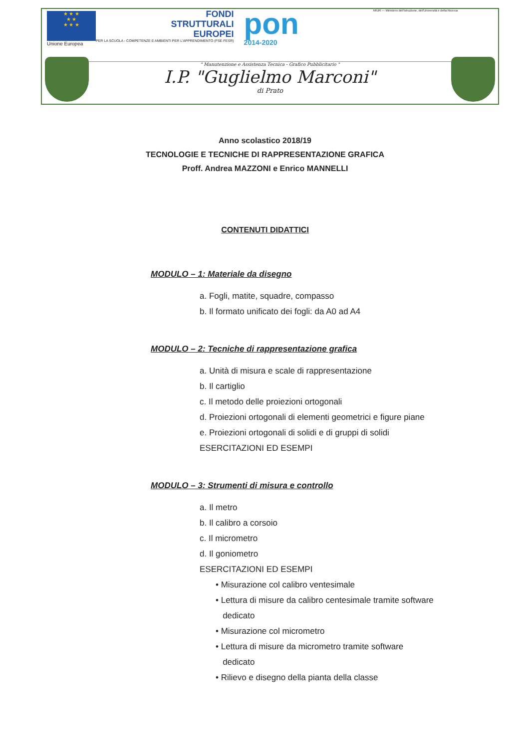★ ★ ★
★ ★
★ ★ ★
Unione Europea
FONDI
STRUTTURALI
EUROPEI
PER LA SCUOLA - COMPETENZE E AMBIENTI PER L'APPRENDIMENTO (FSE-FESR)
pon
2014-2020
MIUR — Ministero dell'Istruzione, dell'Università e della Ricerca
" Manutenzione e Assistenza Tecnica - Grafico Pubblicitario "
I.P. "Guglielmo Marconi"
di Prato
Anno scolastico 2018/19
TECNOLOGIE E TECNICHE DI RAPPRESENTAZIONE GRAFICA
Proff. Andrea MAZZONI e Enrico MANNELLI
CONTENUTI DIDATTICI
MODULO – 1: Materiale da disegno
a. Fogli, matite, squadre, compasso
b. Il formato unificato dei fogli: da A0 ad A4
MODULO – 2: Tecniche di rappresentazione grafica
a. Unità di misura e scale di rappresentazione
b. Il cartiglio
c. Il metodo delle proiezioni ortogonali
d. Proiezioni ortogonali di elementi geometrici e figure piane
e. Proiezioni ortogonali di solidi e di gruppi di solidi
ESERCITAZIONI ED ESEMPI
MODULO – 3: Strumenti di misura e controllo
a. Il metro
b. Il calibro a corsoio
c. Il micrometro
d. Il goniometro
ESERCITAZIONI ED ESEMPI
• Misurazione col calibro ventesimale
• Lettura di misure da calibro centesimale tramite software
dedicato
• Misurazione col micrometro
• Lettura di misure da micrometro tramite software
dedicato
• Rilievo e disegno della pianta della classe